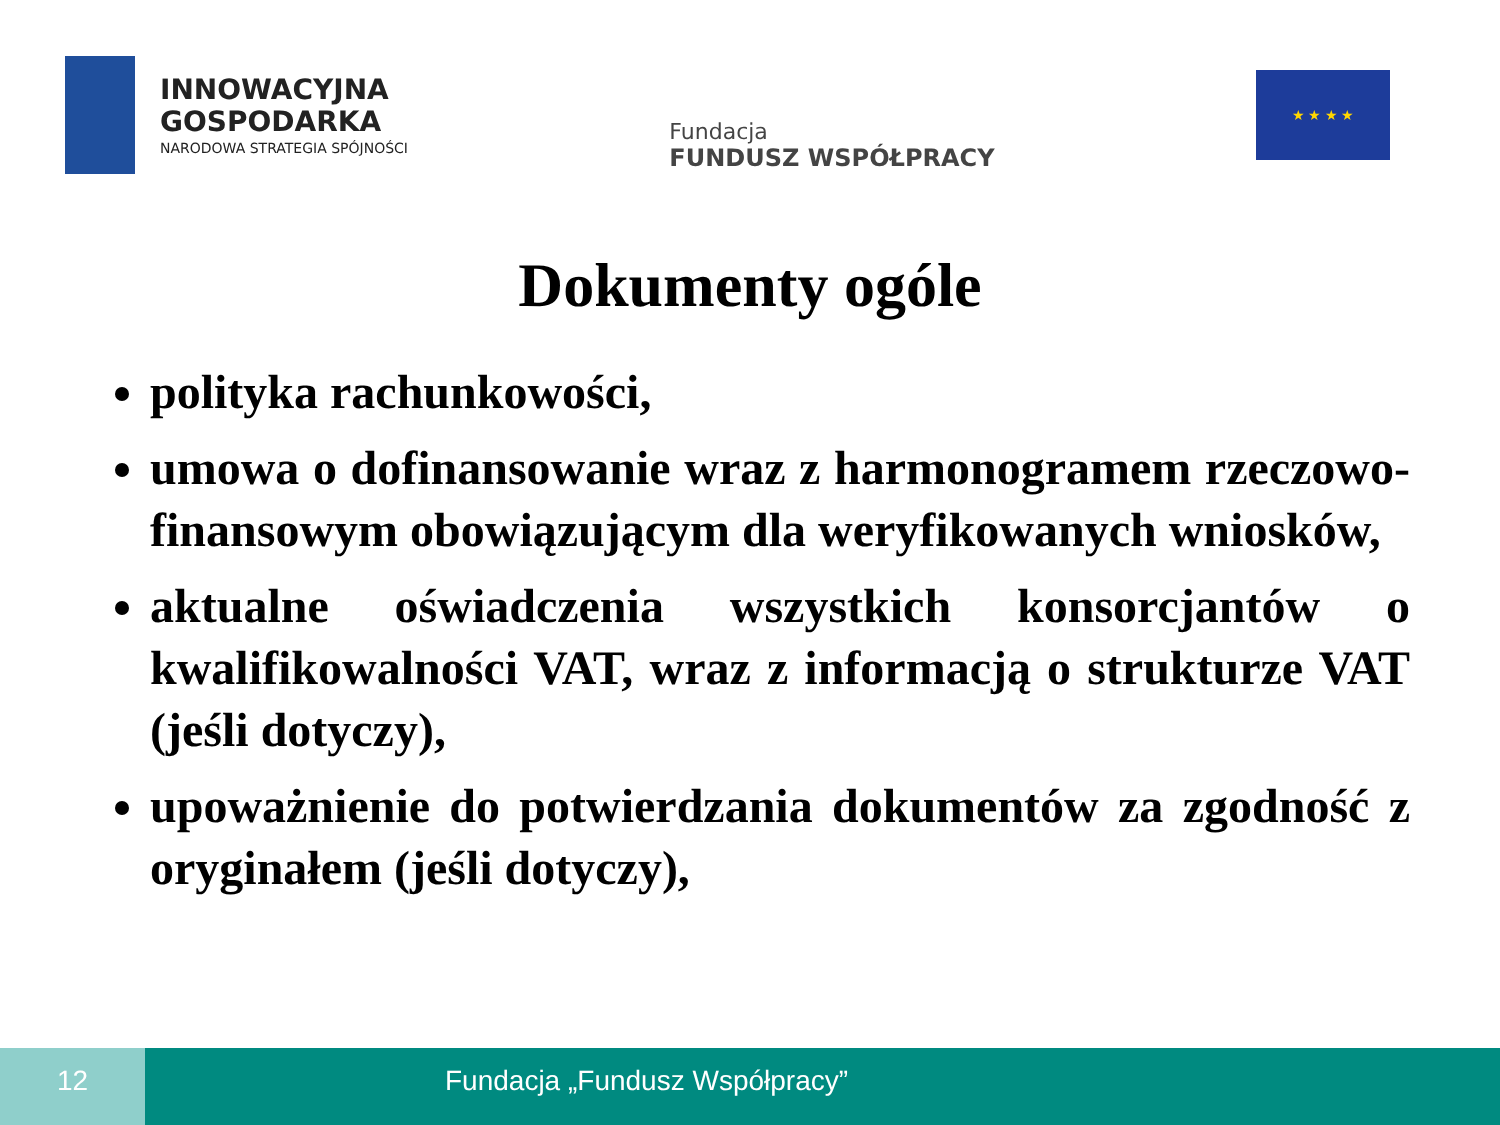INNOWACYJNA
GOSPODARKA
NARODOWA STRATEGIA SPÓJNOŚCI
Fundacja
FUNDUSZ WSPÓŁPRACY
★ ★ ★ ★
Dokumenty ogóle
polityka rachunkowości,
umowa o dofinansowanie wraz z harmonogramem rzeczowo-finansowym obowiązującym dla weryfikowanych wniosków,
aktualne oświadczenia wszystkich konsorcjantów o kwalifikowalności VAT, wraz z informacją o strukturze VAT (jeśli dotyczy),
upoważnienie do potwierdzania dokumentów za zgodność z oryginałem (jeśli dotyczy),
12 Fundacja „Fundusz Współpracy”